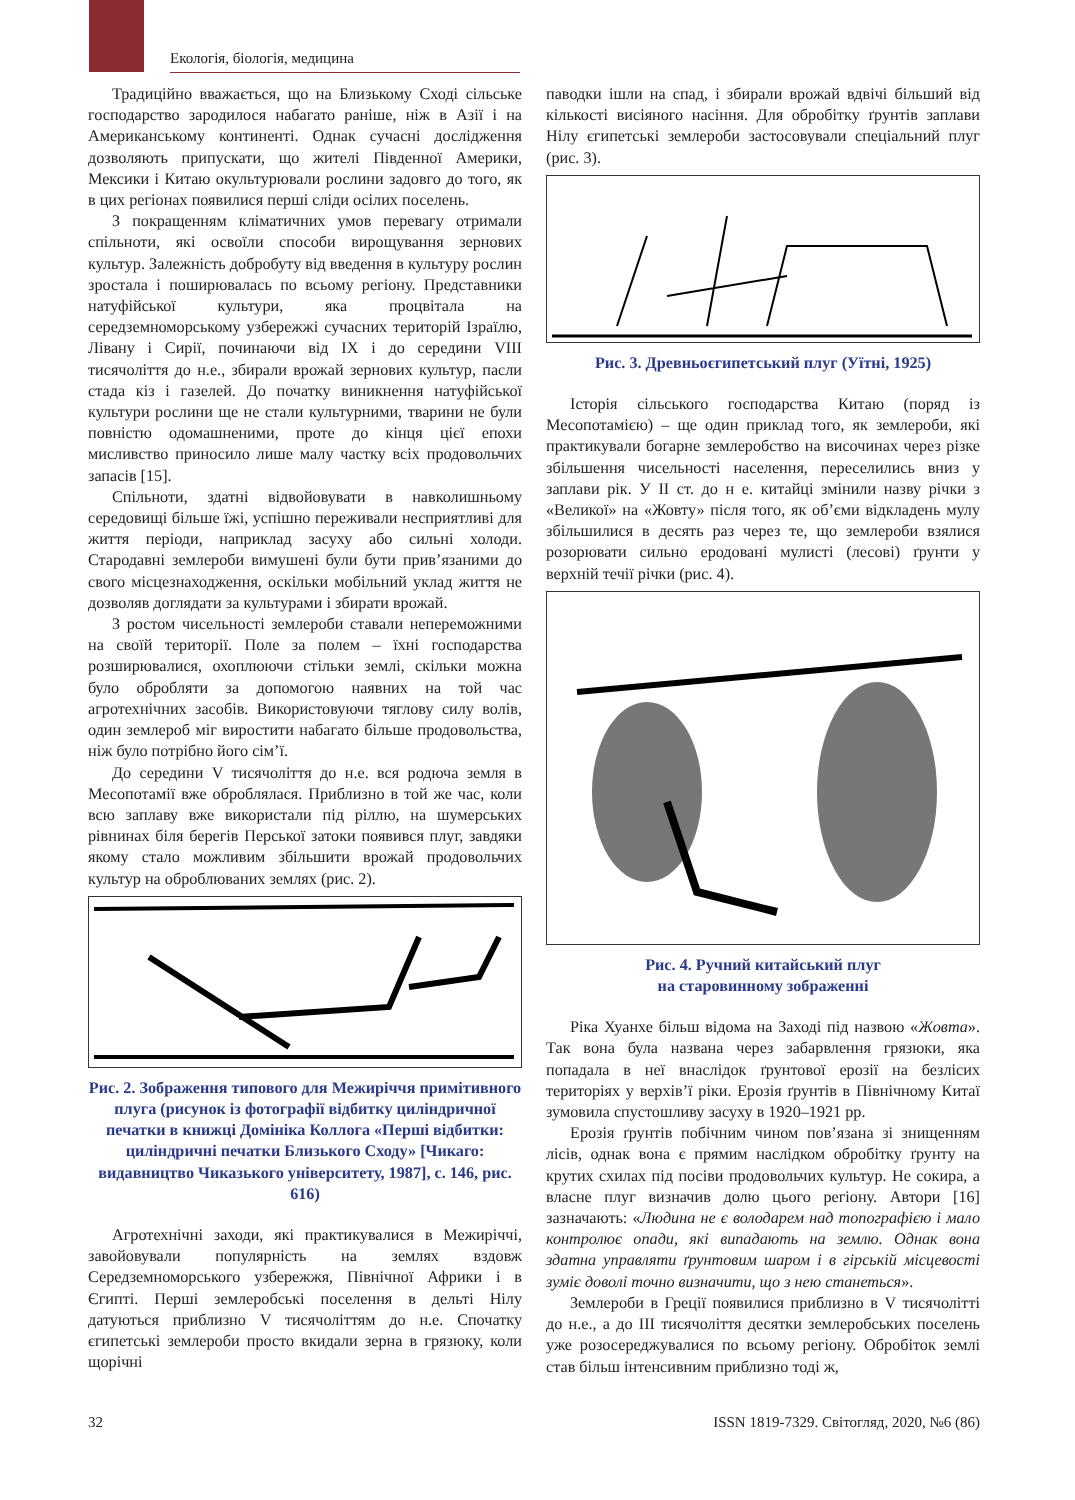Екологія, біологія, медицина
Традиційно вважається, що на Близькому Сході сільське господарство зародилося набагато раніше, ніж в Азії і на Американському континенті. Однак сучасні дослідження дозволяють припускати, що жителі Південної Америки, Мексики і Китаю окультурювали рослини задовго до того, як в цих регіонах появилися перші сліди осілих поселень.
З покращенням кліматичних умов перевагу отримали спільноти, які освоїли способи вирощування зернових культур. Залежність добробуту від введення в культуру рослин зростала і поширювалась по всьому регіону. Представники натуфійської культури, яка процвітала на середземноморському узбережжі сучасних територій Ізраїлю, Лівану і Сирії, починаючи від IX і до середини VIII тисячоліття до н.е., збирали врожай зернових культур, пасли стада кіз і газелей. До початку виникнення натуфійської культури рослини ще не стали культурними, тварини не були повністю одомашненими, проте до кінця цієї епохи мисливство приносило лише малу частку всіх продовольчих запасів [15].
Спільноти, здатні відвойовувати в навколишньому середовищі більше їжі, успішно переживали несприятливі для життя періоди, наприклад засуху або сильні холоди. Стародавні землероби вимушені були бути прив’язаними до свого місцезнаходження, оскільки мобільний уклад життя не дозволяв доглядати за культурами і збирати врожай.
З ростом чисельності землероби ставали непереможними на своїй території. Поле за полем – їхні господарства розширювалися, охоплюючи стільки землі, скільки можна було обробляти за допомогою наявних на той час агротехнічних засобів. Використовуючи тяглову силу волів, один землероб міг виростити набагато більше продовольства, ніж було потрібно його сім’ї.
До середини V тисячоліття до н.е. вся родюча земля в Месопотамії вже оброблялася. Приблизно в той же час, коли всю заплаву вже використали під ріллю, на шумерських рівнинах біля берегів Перської затоки появився плуг, завдяки якому стало можливим збільшити врожай продовольчих культур на оброблюваних землях (рис. 2).
Рис. 2. Зображення типового для Межиріччя примітивного плуга (рисунок із фотографії відбитку циліндричної печатки в книжці Домініка Коллога «Перші відбитки: циліндричні печатки Близького Сходу» [Чикаго: видавництво Чиказького університету, 1987], с. 146, рис. 616)
Агротехнічні заходи, які практикувалися в Межиріччі, завойовували популярність на землях вздовж Середземноморського узбережжя, Північної Африки і в Єгипті. Перші землеробські поселення в дельті Нілу датуються приблизно V тисячоліттям до н.е. Спочатку єгипетські землероби просто вкидали зерна в грязюку, коли щорічні
паводки ішли на спад, і збирали врожай вдвічі більший від кількості висіяного насіння. Для обробітку ґрунтів заплави Нілу єгипетські землероби застосовували спеціальний плуг (рис. 3).
Рис. 3. Древньоєгипетський плуг (Уїтні, 1925)
Історія сільського господарства Китаю (поряд із Месопотамією) – ще один приклад того, як землероби, які практикували богарне землеробство на височинах через різке збільшення чисельності населення, переселились вниз у заплави рік. У II ст. до н е. китайці змінили назву річки з «Великої» на «Жовту» після того, як об’єми відкладень мулу збільшилися в десять раз через те, що землероби взялися розорювати сильно еродовані мулисті (лесові) ґрунти у верхній течії річки (рис. 4).
Рис. 4. Ручний китайський плуг
на старовинному зображенні
Ріка Хуанхе більш відома на Заході під назвою «Жовта». Так вона була названа через забарвлення грязюки, яка попадала в неї внаслідок ґрунтової ерозії на безлісих територіях у верхів’ї ріки. Ерозія ґрунтів в Північному Китаї зумовила спустошливу засуху в 1920–1921 рр.
Ерозія ґрунтів побічним чином пов’язана зі знищенням лісів, однак вона є прямим наслідком обробітку ґрунту на крутих схилах під посіви продовольчих культур. Не сокира, а власне плуг визначив долю цього регіону. Автори [16] зазначають: «Людина не є володарем над топографією і мало контролює опади, які випадають на землю. Однак вона здатна управляти ґрунтовим шаром і в гірській місцевості зуміє доволі точно визначити, що з нею станеться».
Землероби в Греції появилися приблизно в V тисячолітті до н.е., а до III тисячоліття десятки землеробських поселень уже розосереджувалися по всьому регіону. Обробіток землі став більш інтенсивним приблизно тоді ж,
32 ISSN 1819-7329. Світогляд, 2020, №6 (86)